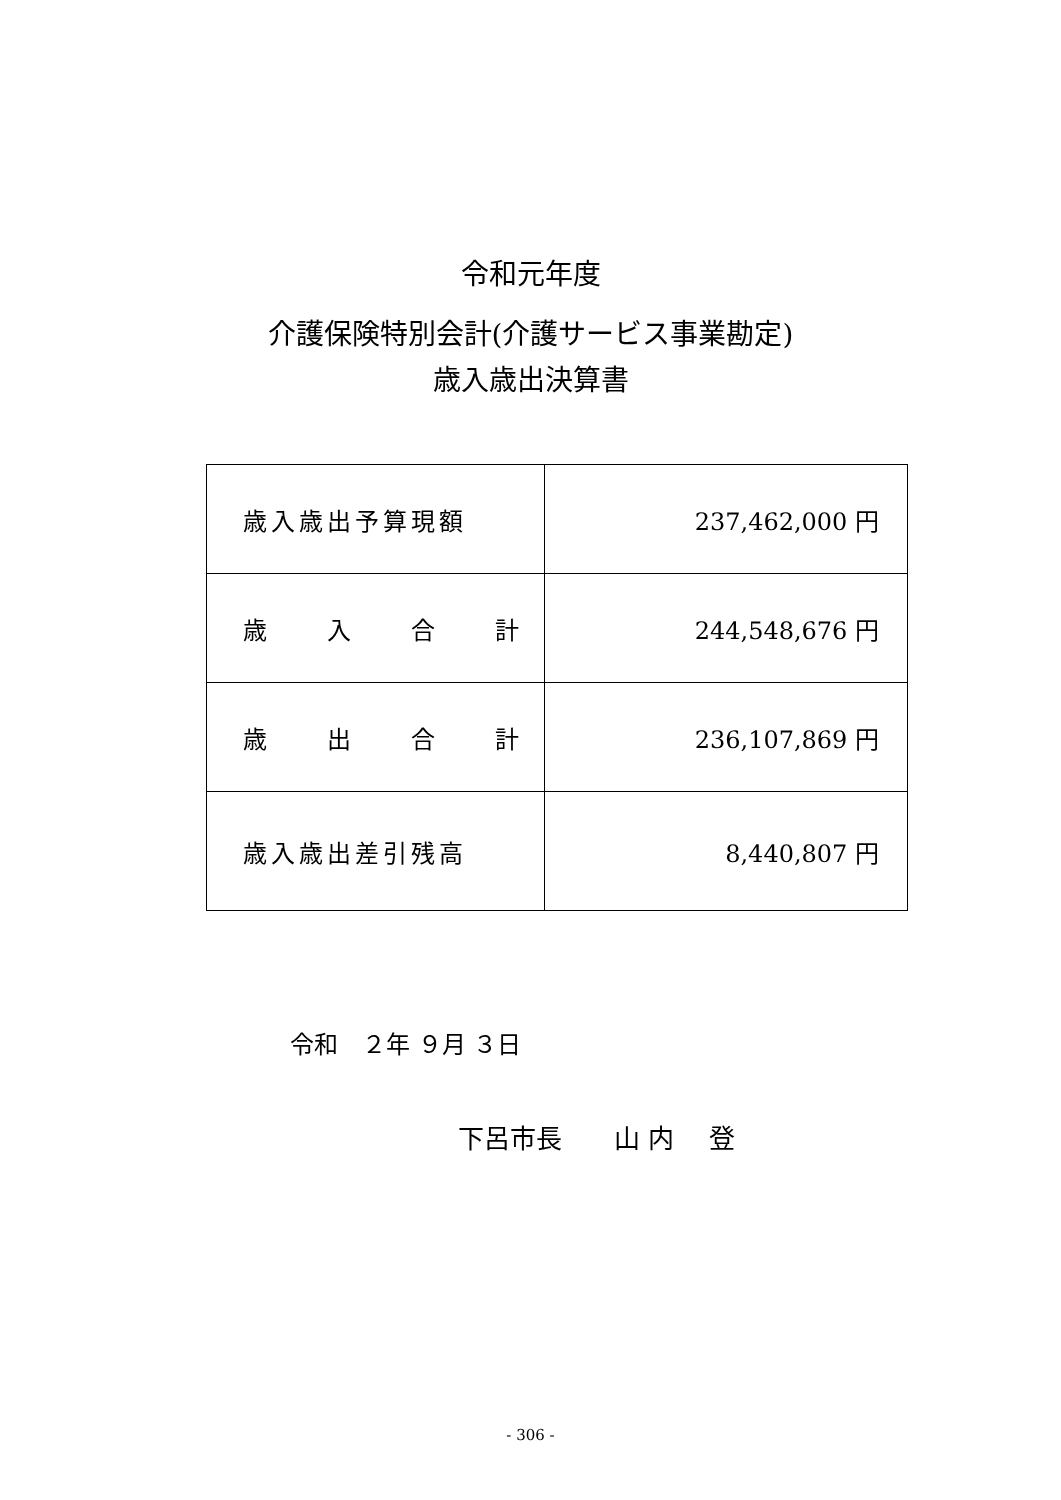令和元年度
介護保険特別会計(介護サービス事業勘定)
歳入歳出決算書
| 歳入歳出予算現額 | 237,462,000 円 |
| 歳 入 合 計 | 244,548,676 円 |
| 歳 出 合 計 | 236,107,869 円 |
| 歳入歳出差引残高 | 8,440,807 円 |
令和　２年 ９月 ３日
下呂市長　　山 内　 登
- 306 -